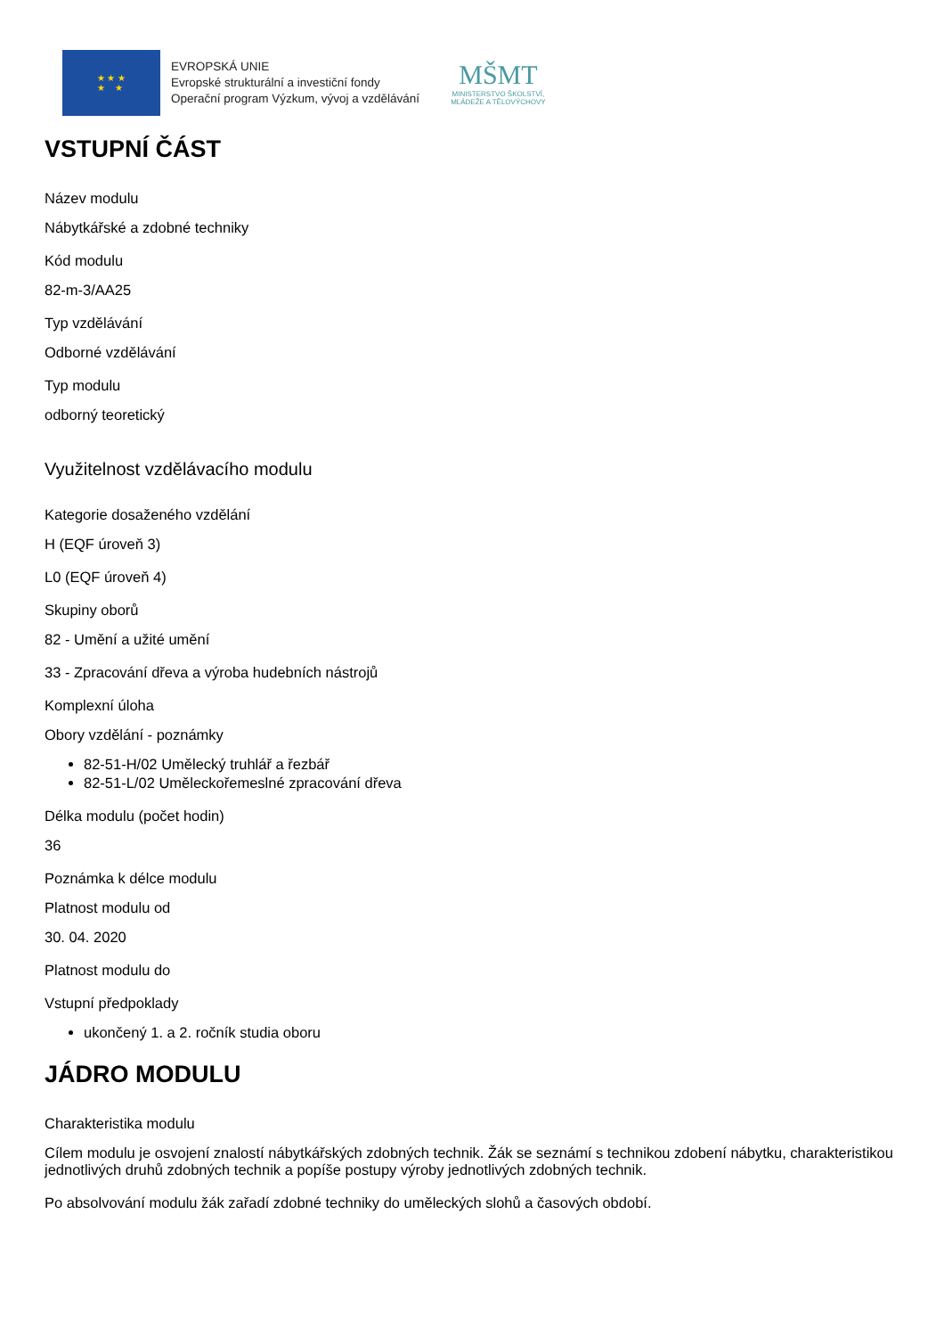★ ★ ★
★ ★
EVROPSKÁ UNIE
Evropské strukturální a investiční fondy
Operační program Výzkum, vývoj a vzdělávání
MŠMT
MINISTERSTVO ŠKOLSTVÍ,
MLÁDEŽE A TĚLOVÝCHOVY
VSTUPNÍ ČÁST
Název modulu
Nábytkářské a zdobné techniky
Kód modulu
82-m-3/AA25
Typ vzdělávání
Odborné vzdělávání
Typ modulu
odborný teoretický
Využitelnost vzdělávacího modulu
Kategorie dosaženého vzdělání
H (EQF úroveň 3)
L0 (EQF úroveň 4)
Skupiny oborů
82 - Umění a užité umění
33 - Zpracování dřeva a výroba hudebních nástrojů
Komplexní úloha
Obory vzdělání - poznámky
82-51-H/02 Umělecký truhlář a řezbář
82-51-L/02 Uměleckořemeslné zpracování dřeva
Délka modulu (počet hodin)
36
Poznámka k délce modulu
Platnost modulu od
30. 04. 2020
Platnost modulu do
Vstupní předpoklady
ukončený 1. a 2. ročník studia oboru
JÁDRO MODULU
Charakteristika modulu
Cílem modulu je osvojení znalostí nábytkářských zdobných technik. Žák se seznámí s technikou zdobení nábytku, charakteristikou jednotlivých druhů zdobných technik a popíše postupy výroby jednotlivých zdobných technik.
Po absolvování modulu žák zařadí zdobné techniky do uměleckých slohů a časových období.